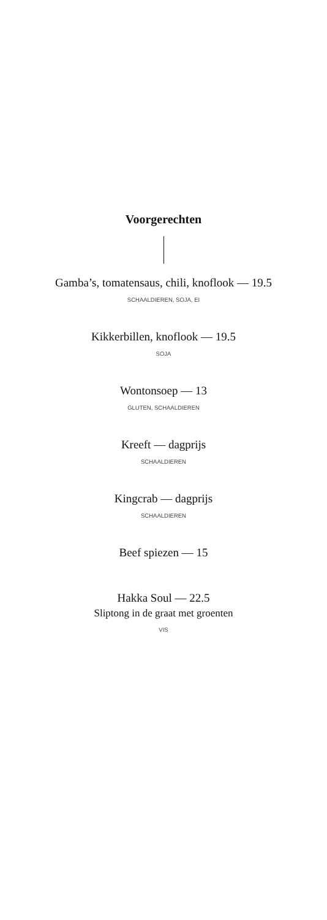Voorgerechten
Gamba’s, tomatensaus, chili, knoflook — 19.5
SCHAALDIEREN, SOJA, EI
Kikkerbillen, knoflook — 19.5
SOJA
Wontonsoep — 13
GLUTEN, SCHAALDIEREN
Kreeft — dagprijs
SCHAALDIEREN
Kingcrab — dagprijs
SCHAALDIEREN
Beef spiezen — 15
Hakka Soul — 22.5
Sliptong in de graat met groenten
VIS